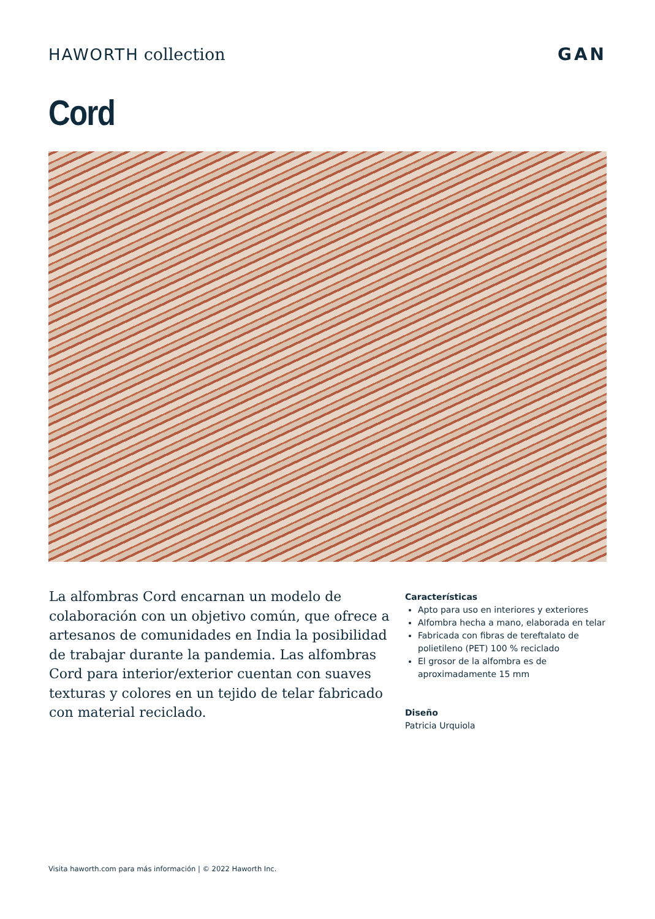HAWORTH collection GAN
Cord
La alfombras Cord encarnan un modelo de colaboración con un objetivo común, que ofrece a artesanos de comunidades en India la posibilidad de trabajar durante la pandemia. Las alfombras Cord para interior/exterior cuentan con suaves texturas y colores en un tejido de telar fabricado con material reciclado.
Características
Apto para uso en interiores y exteriores
Alfombra hecha a mano, elaborada en telar
Fabricada con fibras de tereftalato de polietileno (PET) 100 % reciclado
El grosor de la alfombra es de aproximadamente 15 mm
Diseño
Patricia Urquiola
Visita haworth.com para más información | © 2022 Haworth Inc.